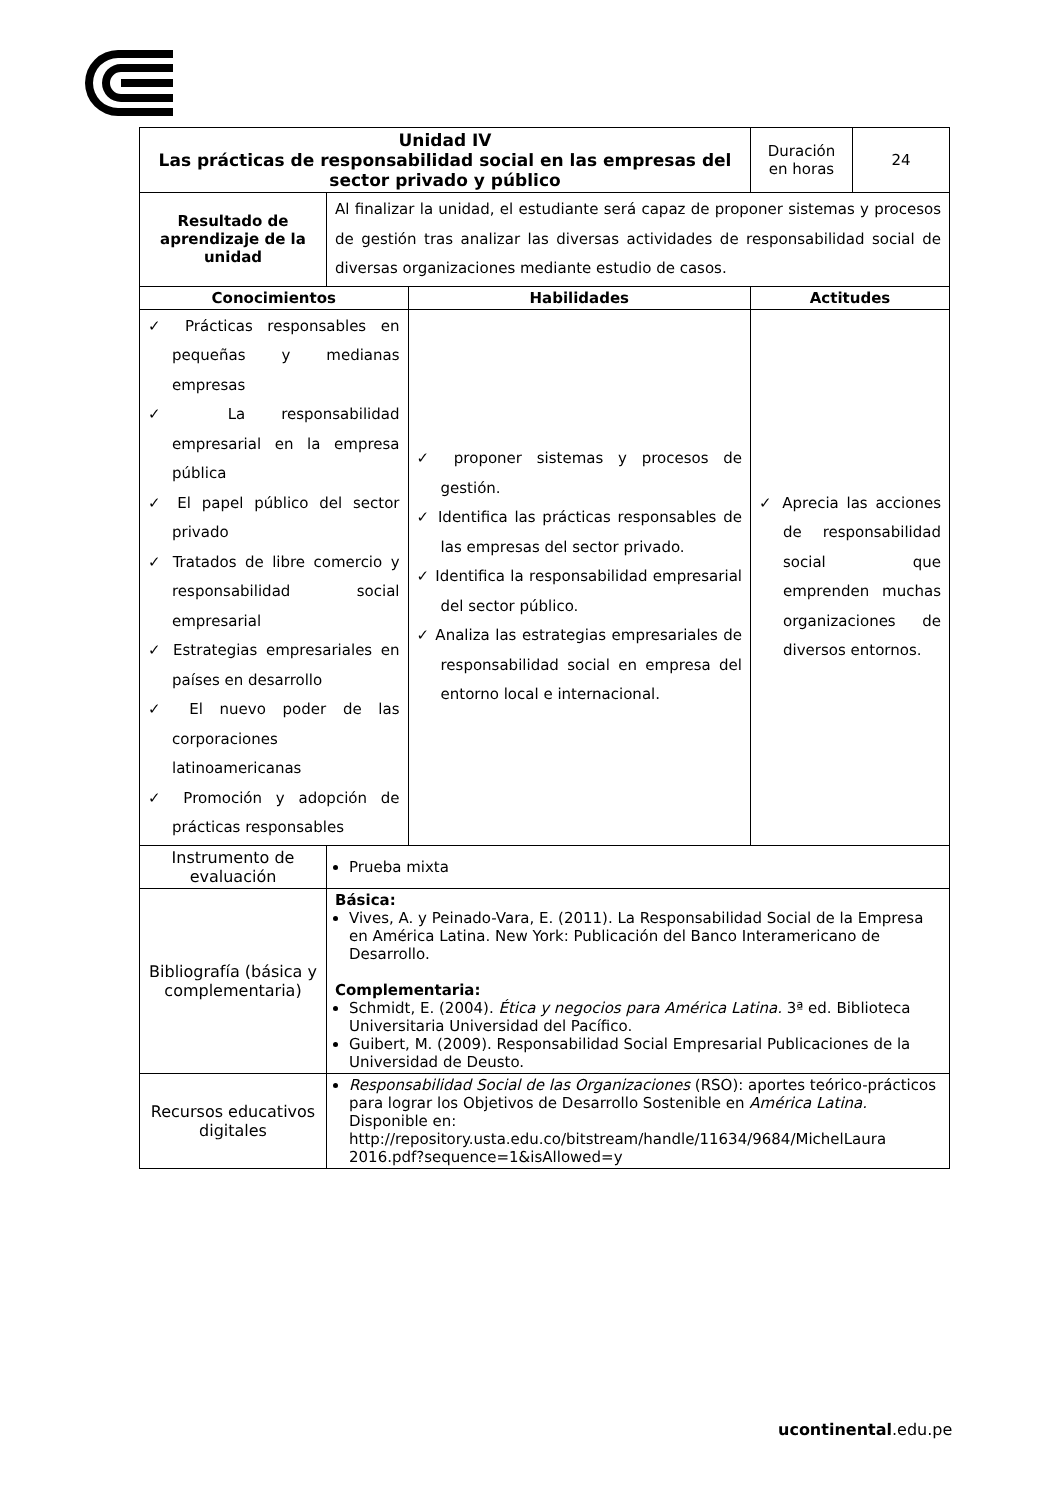| Unidad IV Las prácticas de responsabilidad social en las empresas del sector privado y público | | | Duración en horas | 24 |
| Resultado de aprendizaje de la unidad | Al finalizar la unidad, el estudiante será capaz de proponer sistemas y procesos de gestión tras analizar las diversas actividades de responsabilidad social de diversas organizaciones mediante estudio de casos. | | | |
| Conocimientos | | Habilidades | Actitudes | |
| ✓ Prácticas responsables en pequeñas y medianas empresas ✓ La responsabilidad empresarial en la empresa pública ✓ El papel público del sector privado ✓ Tratados de libre comercio y responsabilidad social empresarial ✓ Estrategias empresariales en países en desarrollo ✓ El nuevo poder de las corporaciones latinoamericanas ✓ Promoción y adopción de prácticas responsables | | ✓ proponer sistemas y procesos de gestión. ✓ Identifica las prácticas responsables de las empresas del sector privado. ✓ Identifica la responsabilidad empresarial del sector público. ✓ Analiza las estrategias empresariales de responsabilidad social en empresa del entorno local e internacional. | ✓ Aprecia las acciones de responsabilidad social que emprenden muchas organizaciones de diversos entornos. | |
| Instrumento de evaluación | Prueba mixta | | | |
| Bibliografía (básica y complementaria) | Básica: Vives, A. y Peinado-Vara, E. (2011). La Responsabilidad Social de la Empresa en América Latina. New York: Publicación del Banco Interamericano de Desarrollo. Complementaria: Schmidt, E. (2004). Ética y negocios para América Latina. 3ª ed. Biblioteca Universitaria Universidad del Pacífico. Guibert, M. (2009). Responsabilidad Social Empresarial Publicaciones de la Universidad de Deusto. | | | |
| Recursos educativos digitales | Responsabilidad Social de las Organizaciones (RSO): aportes teórico-prácticos para lograr los Objetivos de Desarrollo Sostenible en América Latina. Disponible en: http://repository.usta.edu.co/bitstream/handle/11634/9684/MichelLaura 2016.pdf?sequence=1&isAllowed=y | | | |
ucontinental.edu.pe